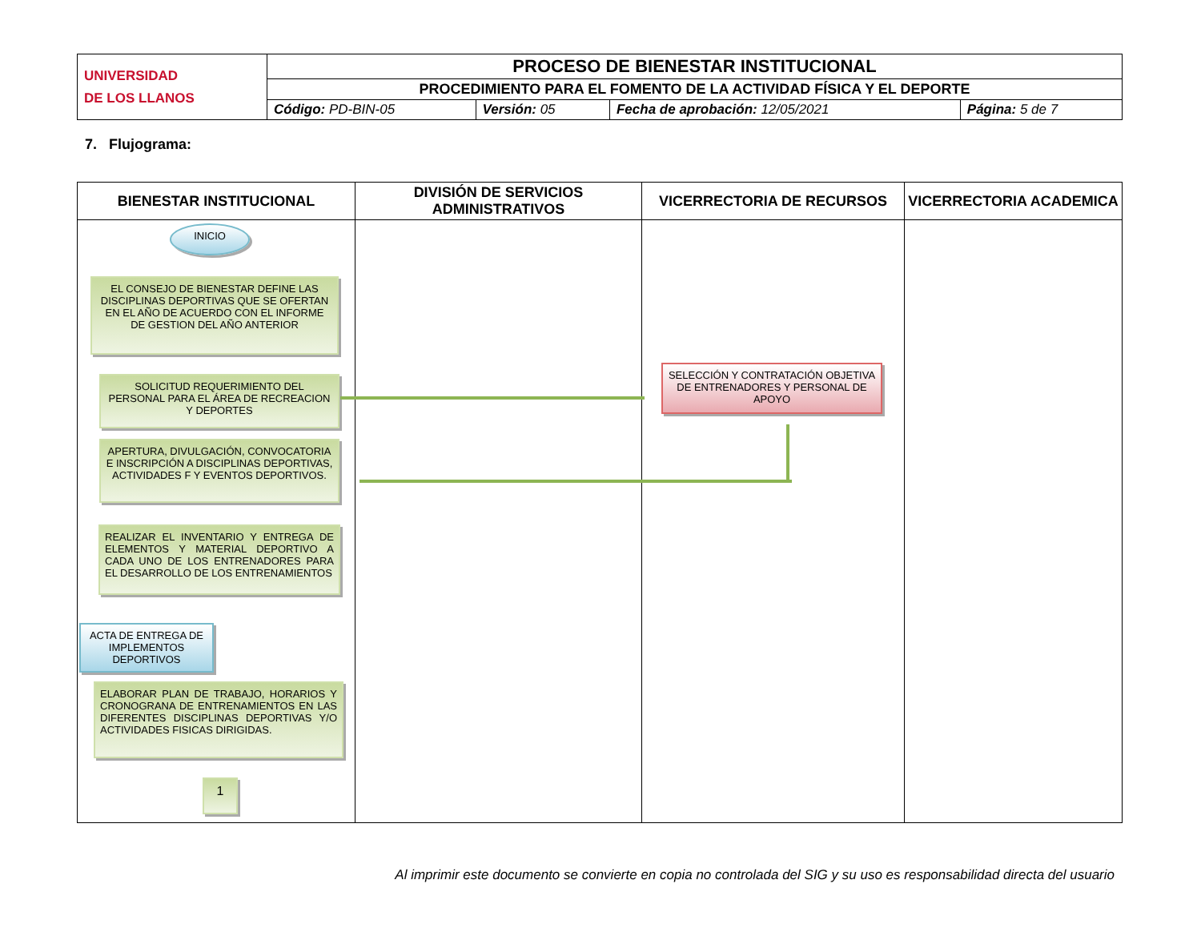| UNIVERSIDAD DE LOS LLANOS | PROCESO DE BIENESTAR INSTITUCIONAL | | | |
| | PROCEDIMIENTO PARA EL FOMENTO DE LA ACTIVIDAD FÍSICA Y EL DEPORTE | | | |
| | Código: PD-BIN-05 | Versión: 05 | Fecha de aprobación: 12/05/2021 | Página: 5 de 7 |
7. Flujograma:
| BIENESTAR INSTITUCIONAL | DIVISIÓN DE SERVICIOS ADMINISTRATIVOS | VICERRECTORIA DE RECURSOS | VICERRECTORIA ACADEMICA |
| --- | --- | --- | --- |
| INICIO EL CONSEJO DE BIENESTAR DEFINE LAS DISCIPLINAS DEPORTIVAS QUE SE OFERTAN EN EL AÑO DE ACUERDO CON EL INFORME DE GESTION DEL AÑO ANTERIOR SOLICITUD REQUERIMIENTO DEL PERSONAL PARA EL ÁREA DE RECREACION Y DEPORTES APERTURA, DIVULGACIÓN, CONVOCATORIA E INSCRIPCIÓN A DISCIPLINAS DEPORTIVAS, ACTIVIDADES F Y EVENTOS DEPORTIVOS. REALIZAR EL INVENTARIO Y ENTREGA DE ELEMENTOS Y MATERIAL DEPORTIVO A CADA UNO DE LOS ENTRENADORES PARA EL DESARROLLO DE LOS ENTRENAMIENTOS ACTA DE ENTREGA DE IMPLEMENTOS DEPORTIVOS ELABORAR PLAN DE TRABAJO, HORARIOS Y CRONOGRANA DE ENTRENAMIENTOS EN LAS DIFERENTES DISCIPLINAS DEPORTIVAS Y/O ACTIVIDADES FISICAS DIRIGIDAS. 1 | | SELECCIÓN Y CONTRATACIÓN OBJETIVA DE ENTRENADORES Y PERSONAL DE APOYO | |
Al imprimir este documento se convierte en copia no controlada del SIG y su uso es responsabilidad directa del usuario